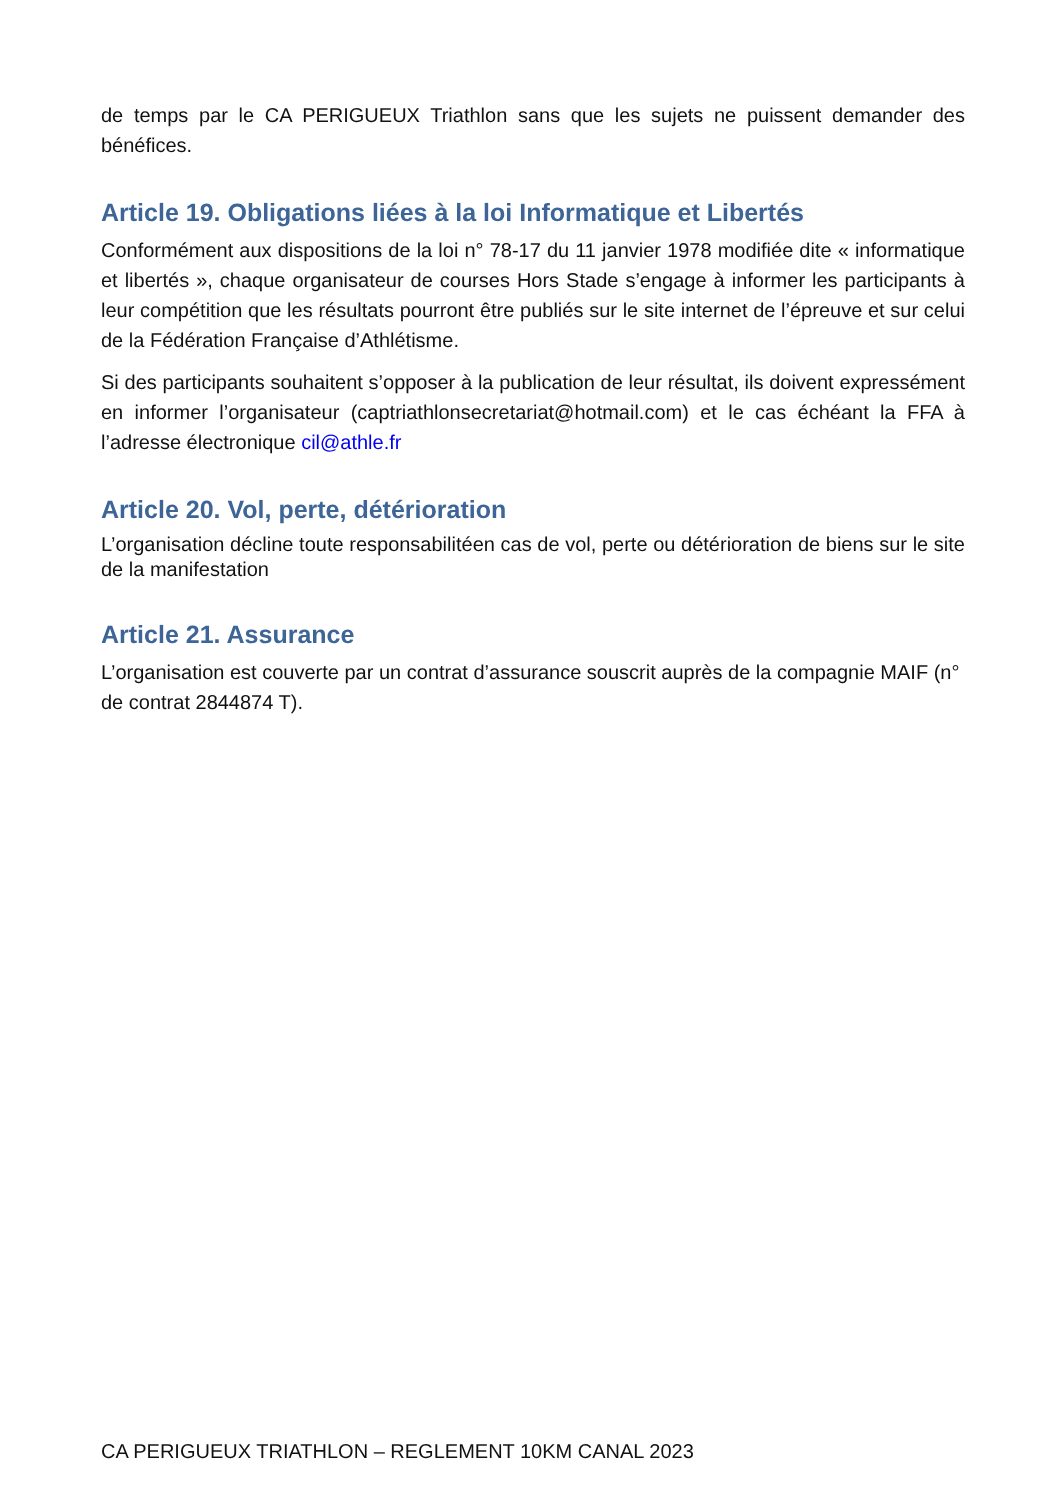de temps par le CA PERIGUEUX Triathlon sans que les sujets ne puissent demander des bénéfices.
Article 19. Obligations liées à la loi Informatique et Libertés
Conformément aux dispositions de la loi n° 78-17 du 11 janvier 1978 modifiée dite « informatique et libertés », chaque organisateur de courses Hors Stade s’engage à informer les participants à leur compétition que les résultats pourront être publiés sur le site internet de l’épreuve et sur celui de la Fédération Française d’Athlétisme.
Si des participants souhaitent s’opposer à la publication de leur résultat, ils doivent expressément en informer l’organisateur (captriathlonsecretariat@hotmail.com) et le cas échéant la FFA à l’adresse électronique cil@athle.fr
Article 20. Vol, perte, détérioration
L’organisation décline toute responsabilitéen cas de vol, perte ou détérioration de biens sur le site de la manifestation
Article 21. Assurance
L’organisation est couverte par un contrat d’assurance souscrit auprès de la compagnie MAIF (n° de contrat 2844874 T).
CA PERIGUEUX TRIATHLON – REGLEMENT 10KM CANAL 2023